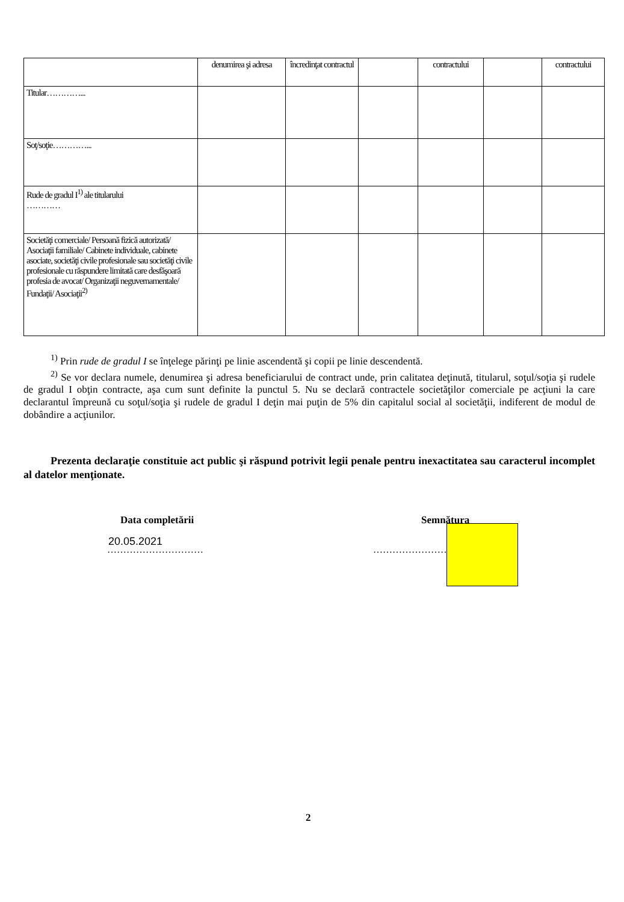| | denumirea şi adresa | încredinţat contractul | | contractului | | contractului |
| Titular…………... | | | | | | |
| Soţ/soţie…………... | | | | | | |
| Rude de gradul I<sup>1)</sup> ale titularului ………… | | | | | | |
| Societăţi comerciale/ Persoană fizică autorizată/ Asociaţii familiale/ Cabinete individuale, cabinete asociate, societăţi civile profesionale sau societăţi civile profesionale cu răspundere limitată care desfăşoară profesia de avocat/ Organizaţii neguvernamentale/ Fundaţii/ Asociaţii<sup>2)</sup> | | | | | | |
<sup>1)</sup> Prin rude de gradul I se înţelege părinţi pe linie ascendentă şi copii pe linie descendentă.
<sup>2)</sup> Se vor declara numele, denumirea şi adresa beneficiarului de contract unde, prin calitatea deţinută, titularul, soţul/soţia şi rudele de gradul I obţin contracte, aşa cum sunt definite la punctul 5. Nu se declară contractele societăţilor comerciale pe acţiuni la care declarantul împreună cu soţul/soţia şi rudele de gradul I deţin mai puţin de 5% din capitalul social al societăţii, indiferent de modul de dobândire a acţiunilor.
Prezenta declaraţie constituie act public şi răspund potrivit legii penale pentru inexactitatea sau caracterul incomplet al datelor menţionate.
Data completării Semnătura
20.05.2021
………………………… ……………………………
2